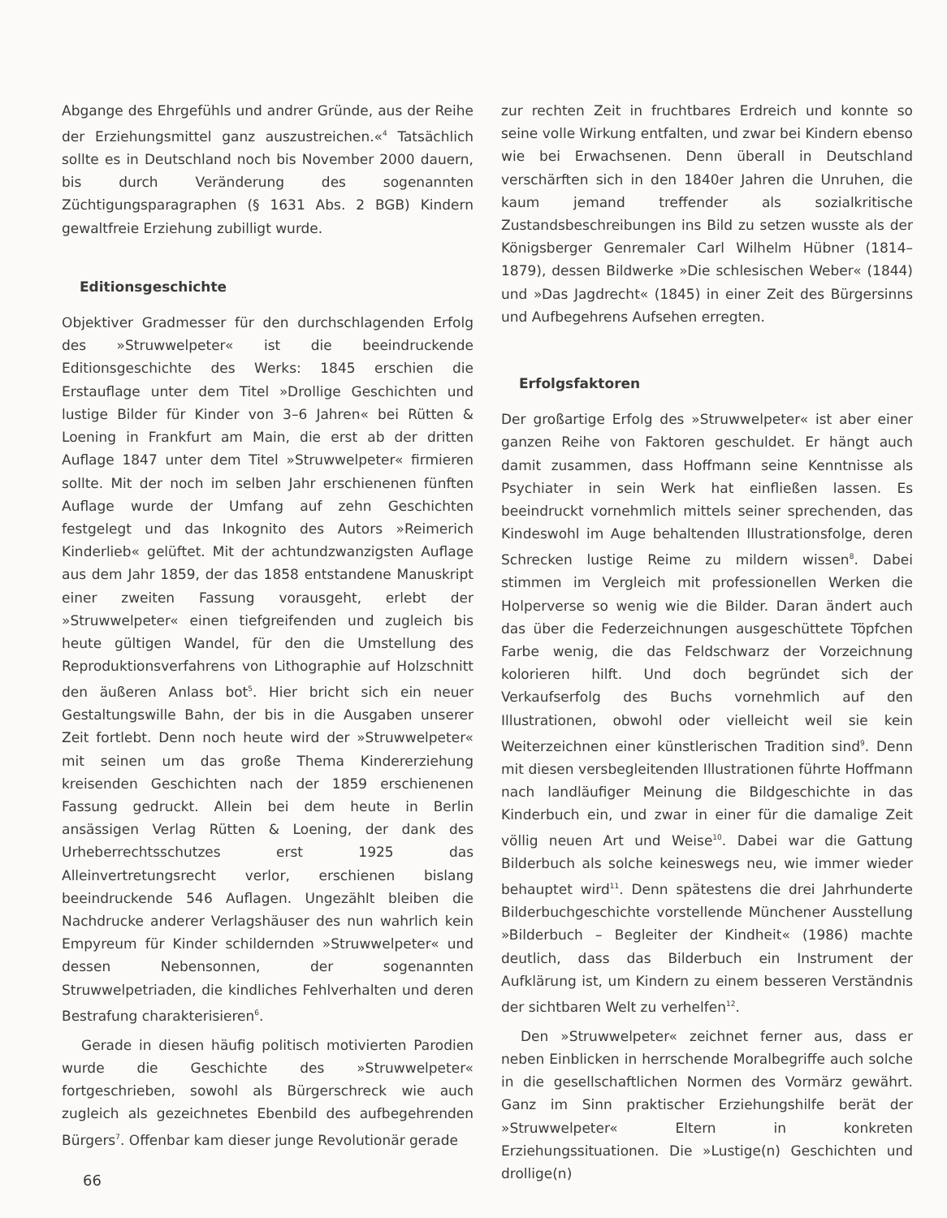Abgange des Ehrgefühls und andrer Gründe, aus der Reihe der Erziehungsmittel ganz auszustreichen.«<sup>4</sup> Tatsächlich sollte es in Deutschland noch bis November 2000 dauern, bis durch Veränderung des sogenannten Züchtigungsparagraphen (§ 1631 Abs. 2 BGB) Kindern gewaltfreie Erziehung zubilligt wurde.
Editionsgeschichte
Objektiver Gradmesser für den durchschlagenden Erfolg des »Struwwelpeter« ist die beeindruckende Editionsgeschichte des Werks: 1845 erschien die Erstauflage unter dem Titel »Drollige Geschichten und lustige Bilder für Kinder von 3–6 Jahren« bei Rütten & Loening in Frankfurt am Main, die erst ab der dritten Auflage 1847 unter dem Titel »Struwwelpeter« firmieren sollte. Mit der noch im selben Jahr erschienenen fünften Auflage wurde der Umfang auf zehn Geschichten festgelegt und das Inkognito des Autors »Reimerich Kinderlieb« gelüftet. Mit der achtundzwanzigsten Auflage aus dem Jahr 1859, der das 1858 entstandene Manuskript einer zweiten Fassung vorausgeht, erlebt der »Struwwelpeter« einen tiefgreifenden und zugleich bis heute gültigen Wandel, für den die Umstellung des Reproduktionsverfahrens von Lithographie auf Holzschnitt den äußeren Anlass bot<sup>5</sup>. Hier bricht sich ein neuer Gestaltungswille Bahn, der bis in die Ausgaben unserer Zeit fortlebt. Denn noch heute wird der »Struwwelpeter« mit seinen um das große Thema Kindererziehung kreisenden Geschichten nach der 1859 erschienenen Fassung gedruckt. Allein bei dem heute in Berlin ansässigen Verlag Rütten & Loening, der dank des Urheberrechtsschutzes erst 1925 das Alleinvertretungsrecht verlor, erschienen bislang beeindruckende 546 Auflagen. Ungezählt bleiben die Nachdrucke anderer Verlagshäuser des nun wahrlich kein Empyreum für Kinder schildernden »Struwwelpeter« und dessen Nebensonnen, der sogenannten Struwwelpetriaden, die kindliches Fehlverhalten und deren Bestrafung charakterisieren<sup>6</sup>.
Gerade in diesen häufig politisch motivierten Parodien wurde die Geschichte des »Struwwelpeter« fortgeschrieben, sowohl als Bürgerschreck wie auch zugleich als gezeichnetes Ebenbild des aufbegehrenden Bürgers<sup>7</sup>. Offenbar kam dieser junge Revolutionär gerade
zur rechten Zeit in fruchtbares Erdreich und konnte so seine volle Wirkung entfalten, und zwar bei Kindern ebenso wie bei Erwachsenen. Denn überall in Deutschland verschärften sich in den 1840er Jahren die Unruhen, die kaum jemand treffender als sozialkritische Zustandsbeschreibungen ins Bild zu setzen wusste als der Königsberger Genremaler Carl Wilhelm Hübner (1814–1879), dessen Bildwerke »Die schlesischen Weber« (1844) und »Das Jagdrecht« (1845) in einer Zeit des Bürgersinns und Aufbegehrens Aufsehen erregten.
Erfolgsfaktoren
Der großartige Erfolg des »Struwwelpeter« ist aber einer ganzen Reihe von Faktoren geschuldet. Er hängt auch damit zusammen, dass Hoffmann seine Kenntnisse als Psychiater in sein Werk hat einfließen lassen. Es beeindruckt vornehmlich mittels seiner sprechenden, das Kindeswohl im Auge behaltenden Illustrationsfolge, deren Schrecken lustige Reime zu mildern wissen<sup>8</sup>. Dabei stimmen im Vergleich mit professionellen Werken die Holperverse so wenig wie die Bilder. Daran ändert auch das über die Federzeichnungen ausgeschüttete Töpfchen Farbe wenig, die das Feldschwarz der Vorzeichnung kolorieren hilft. Und doch begründet sich der Verkaufserfolg des Buchs vornehmlich auf den Illustrationen, obwohl oder vielleicht weil sie kein Weiterzeichnen einer künstlerischen Tradition sind<sup>9</sup>. Denn mit diesen versbegleitenden Illustrationen führte Hoffmann nach landläufiger Meinung die Bildgeschichte in das Kinderbuch ein, und zwar in einer für die damalige Zeit völlig neuen Art und Weise<sup>10</sup>. Dabei war die Gattung Bilderbuch als solche keineswegs neu, wie immer wieder behauptet wird<sup>11</sup>. Denn spätestens die drei Jahrhunderte Bilderbuchgeschichte vorstellende Münchener Ausstellung »Bilderbuch – Begleiter der Kindheit« (1986) machte deutlich, dass das Bilderbuch ein Instrument der Aufklärung ist, um Kindern zu einem besseren Verständnis der sichtbaren Welt zu verhelfen<sup>12</sup>.
Den »Struwwelpeter« zeichnet ferner aus, dass er neben Einblicken in herrschende Moralbegriffe auch solche in die gesellschaftlichen Normen des Vormärz gewährt. Ganz im Sinn praktischer Erziehungshilfe berät der »Struwwelpeter« Eltern in konkreten Erziehungssituationen. Die »Lustige(n) Geschichten und drollige(n)
66